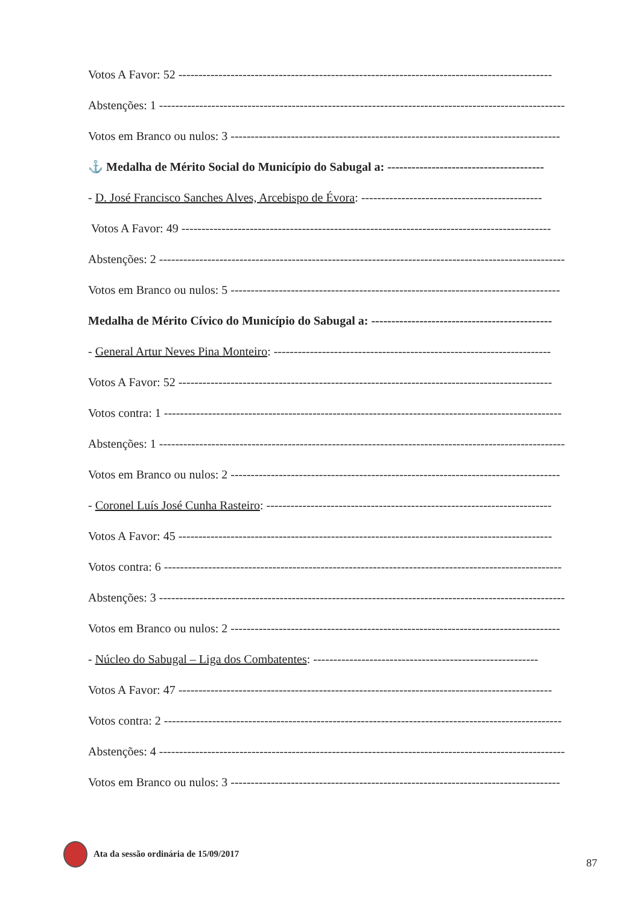Votos A Favor: 52 ---------------------------------------------------------------------------------------------
Abstenções: 1 -----------------------------------------------------------------------------------------------------
Votos em Branco ou nulos: 3 ----------------------------------------------------------------------------------
⚓ Medalha de Mérito Social do Município do Sabugal a: ---------------------------------------
- D. José Francisco Sanches Alves, Arcebispo de Évora: ---------------------------------------------
Votos A Favor: 49 --------------------------------------------------------------------------------------------
Abstenções: 2 -----------------------------------------------------------------------------------------------------
Votos em Branco ou nulos: 5 ----------------------------------------------------------------------------------
Medalha de Mérito Cívico do Município do Sabugal a: ---------------------------------------------
- General Artur Neves Pina Monteiro: ---------------------------------------------------------------------
Votos A Favor: 52 ---------------------------------------------------------------------------------------------
Votos contra: 1 ---------------------------------------------------------------------------------------------------
Abstenções: 1 -----------------------------------------------------------------------------------------------------
Votos em Branco ou nulos: 2 ----------------------------------------------------------------------------------
- Coronel Luís José Cunha Rasteiro: -----------------------------------------------------------------------
Votos A Favor: 45 ---------------------------------------------------------------------------------------------
Votos contra: 6 ---------------------------------------------------------------------------------------------------
Abstenções: 3 -----------------------------------------------------------------------------------------------------
Votos em Branco ou nulos: 2 ----------------------------------------------------------------------------------
- Núcleo do Sabugal – Liga dos Combatentes: --------------------------------------------------------
Votos A Favor: 47 ---------------------------------------------------------------------------------------------
Votos contra: 2 ---------------------------------------------------------------------------------------------------
Abstenções: 4 -----------------------------------------------------------------------------------------------------
Votos em Branco ou nulos: 3 ----------------------------------------------------------------------------------
Ata da sessão ordinária de 15/09/2017
87